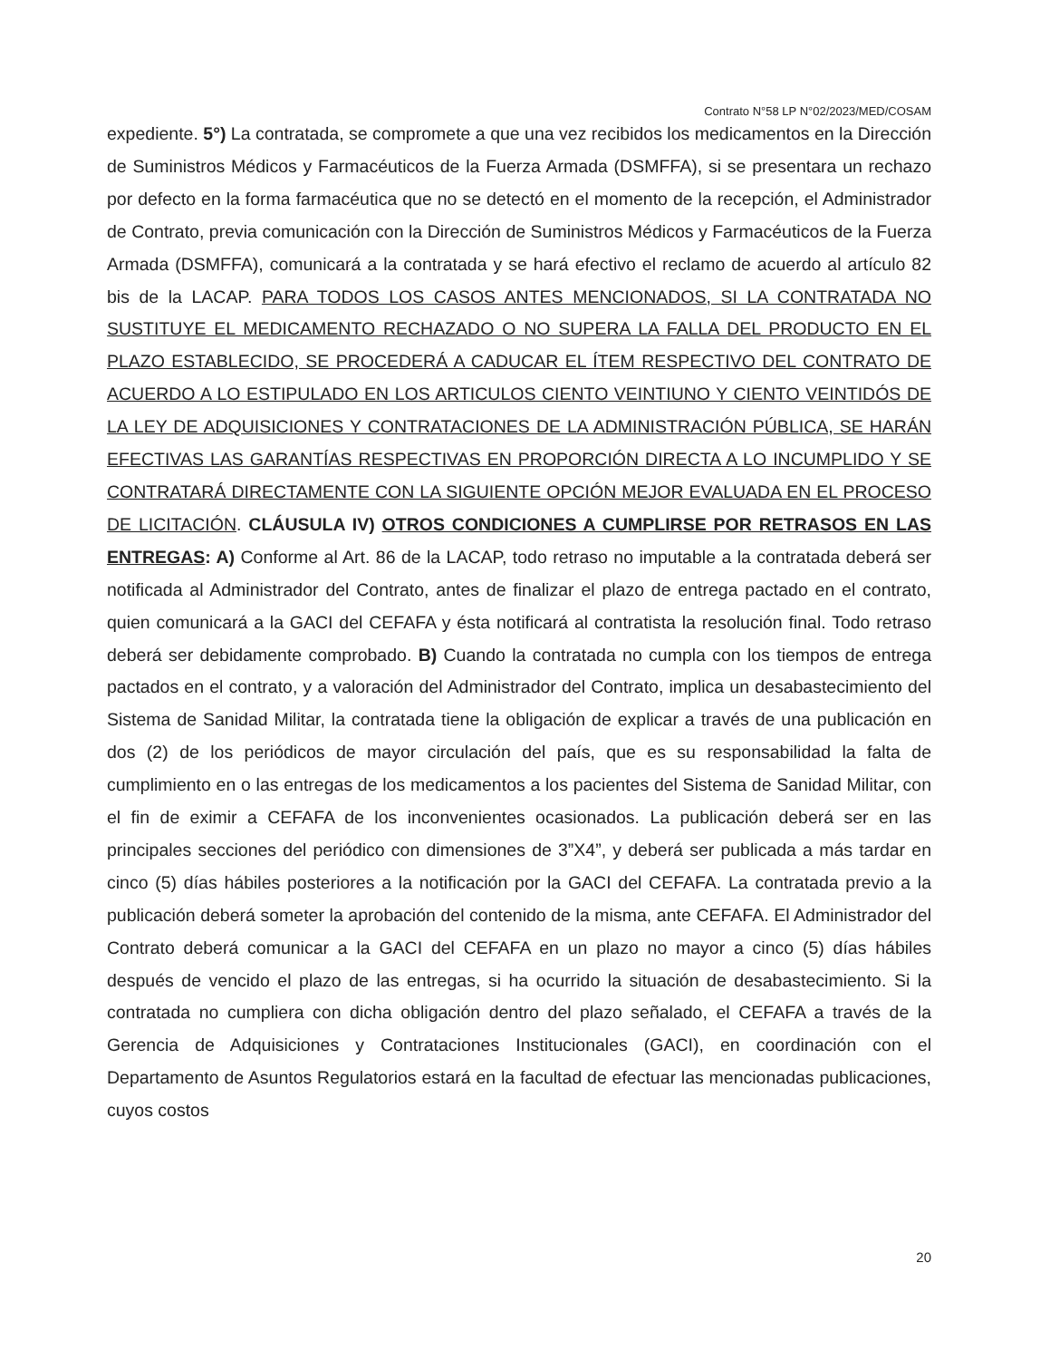Contrato N°58 LP N°02/2023/MED/COSAM
expediente. 5°) La contratada, se compromete a que una vez recibidos los medicamentos en la Dirección de Suministros Médicos y Farmacéuticos de la Fuerza Armada (DSMFFA), si se presentara un rechazo por defecto en la forma farmacéutica que no se detectó en el momento de la recepción, el Administrador de Contrato, previa comunicación con la Dirección de Suministros Médicos y Farmacéuticos de la Fuerza Armada (DSMFFA), comunicará a la contratada y se hará efectivo el reclamo de acuerdo al artículo 82 bis de la LACAP. PARA TODOS LOS CASOS ANTES MENCIONADOS, SI LA CONTRATADA NO SUSTITUYE EL MEDICAMENTO RECHAZADO O NO SUPERA LA FALLA DEL PRODUCTO EN EL PLAZO ESTABLECIDO, SE PROCEDERÁ A CADUCAR EL ÍTEM RESPECTIVO DEL CONTRATO DE ACUERDO A LO ESTIPULADO EN LOS ARTICULOS CIENTO VEINTIUNO Y CIENTO VEINTIDÓS DE LA LEY DE ADQUISICIONES Y CONTRATACIONES DE LA ADMINISTRACIÓN PÚBLICA, SE HARÁN EFECTIVAS LAS GARANTÍAS RESPECTIVAS EN PROPORCIÓN DIRECTA A LO INCUMPLIDO Y SE CONTRATARÁ DIRECTAMENTE CON LA SIGUIENTE OPCIÓN MEJOR EVALUADA EN EL PROCESO DE LICITACIÓN. CLÁUSULA IV) OTROS CONDICIONES A CUMPLIRSE POR RETRASOS EN LAS ENTREGAS: A) Conforme al Art. 86 de la LACAP, todo retraso no imputable a la contratada deberá ser notificada al Administrador del Contrato, antes de finalizar el plazo de entrega pactado en el contrato, quien comunicará a la GACI del CEFAFA y ésta notificará al contratista la resolución final. Todo retraso deberá ser debidamente comprobado. B) Cuando la contratada no cumpla con los tiempos de entrega pactados en el contrato, y a valoración del Administrador del Contrato, implica un desabastecimiento del Sistema de Sanidad Militar, la contratada tiene la obligación de explicar a través de una publicación en dos (2) de los periódicos de mayor circulación del país, que es su responsabilidad la falta de cumplimiento en o las entregas de los medicamentos a los pacientes del Sistema de Sanidad Militar, con el fin de eximir a CEFAFA de los inconvenientes ocasionados. La publicación deberá ser en las principales secciones del periódico con dimensiones de 3”X4”, y deberá ser publicada a más tardar en cinco (5) días hábiles posteriores a la notificación por la GACI del CEFAFA. La contratada previo a la publicación deberá someter la aprobación del contenido de la misma, ante CEFAFA. El Administrador del Contrato deberá comunicar a la GACI del CEFAFA en un plazo no mayor a cinco (5) días hábiles después de vencido el plazo de las entregas, si ha ocurrido la situación de desabastecimiento. Si la contratada no cumpliera con dicha obligación dentro del plazo señalado, el CEFAFA a través de la Gerencia de Adquisiciones y Contrataciones Institucionales (GACI), en coordinación con el Departamento de Asuntos Regulatorios estará en la facultad de efectuar las mencionadas publicaciones, cuyos costos
20